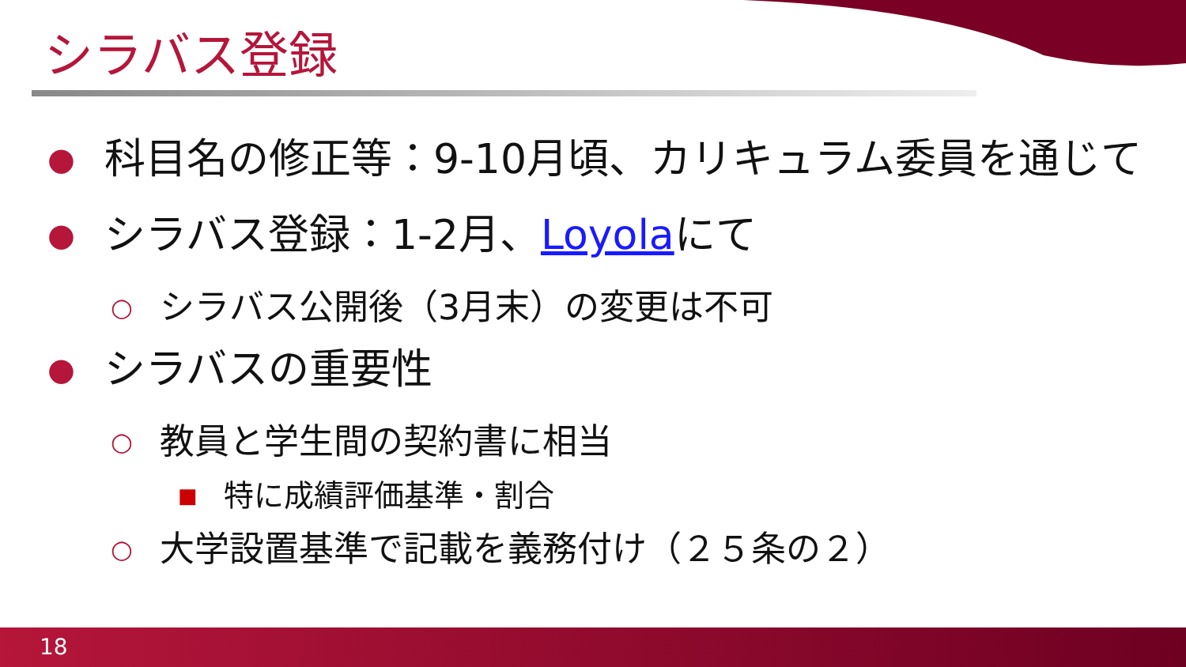シラバス登録
● 科目名の修正等：9-10月頃、カリキュラム委員を通じて
● シラバス登録：1-2月、Loyolaにて
○ シラバス公開後（3月末）の変更は不可
● シラバスの重要性
○ 教員と学生間の契約書に相当
■ 特に成績評価基準・割合
○ 大学設置基準で記載を義務付け（２５条の２）
18